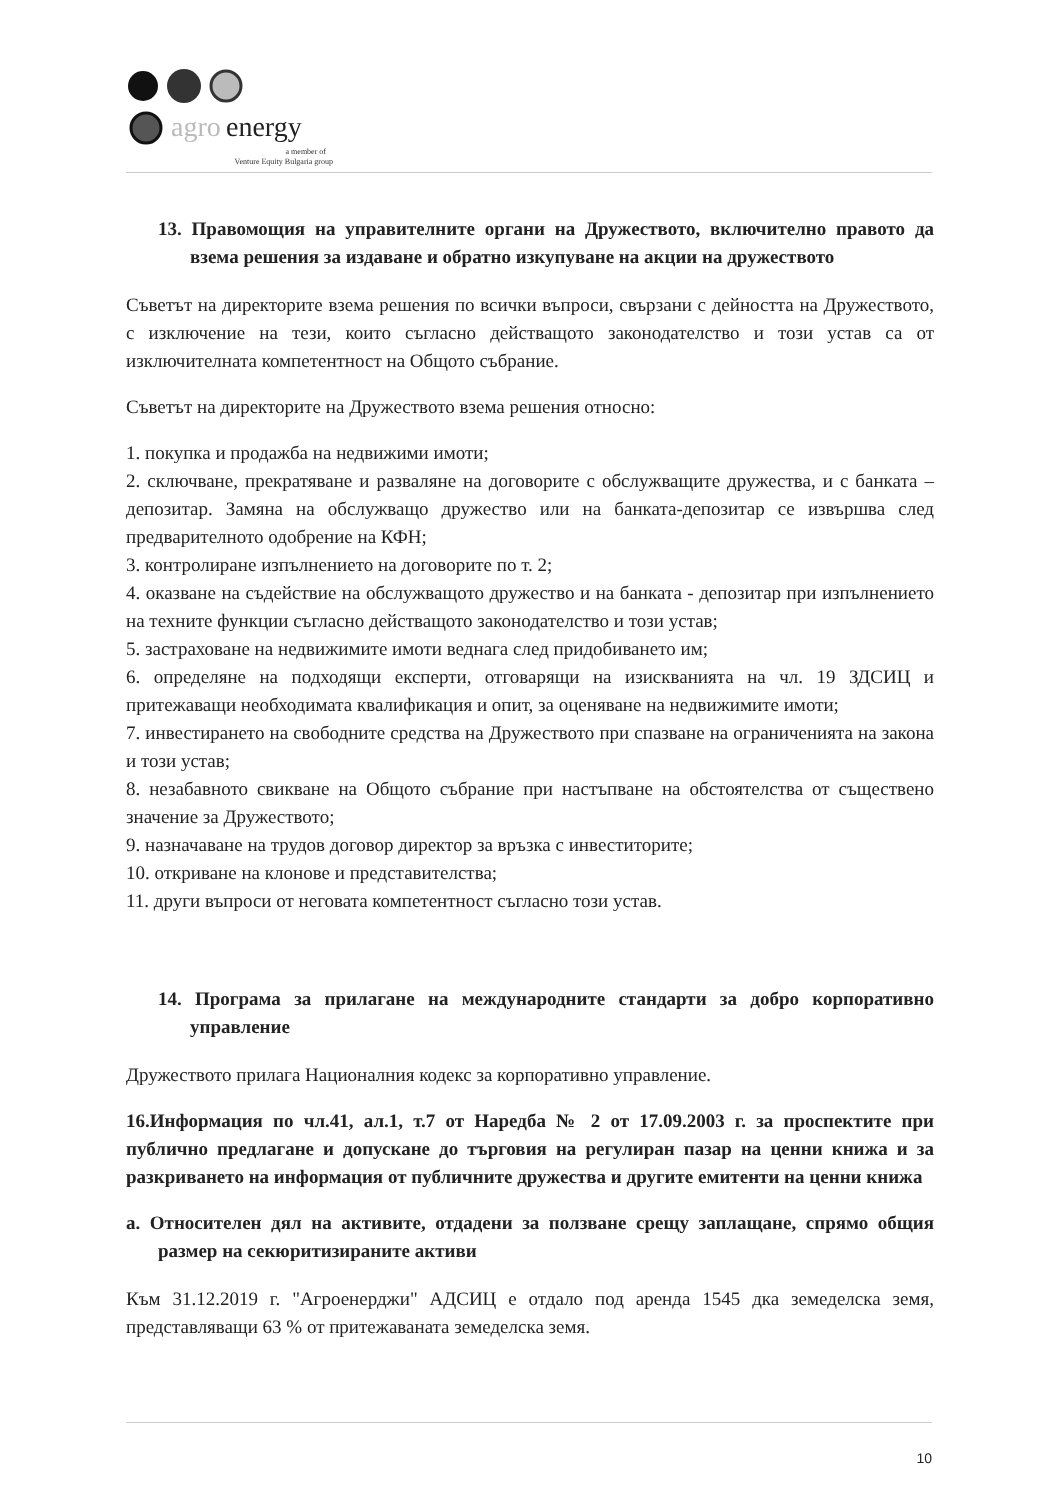agro
energy
a member of
Venture Equity Bulgaria group
13. Правомощия на управителните органи на Дружеството, включително правото да взема решения за издаване и обратно изкупуване на акции на дружеството
Съветът на директорите взема решения по всички въпроси, свързани с дейността на Дружеството, с изключение на тези, които съгласно действащото законодателство и този устав са от изключителната компетентност на Общото събрание.
Съветът на директорите на Дружеството взема решения относно:
1. покупка и продажба на недвижими имоти;
2. сключване, прекратяване и разваляне на договорите с обслужващите дружества, и с банката – депозитар. Замяна на обслужващо дружество или на банката-депозитар се извършва след предварителното одобрение на КФН;
3. контролиране изпълнението на договорите по т. 2;
4. оказване на съдействие на обслужващото дружество и на банката - депозитар при изпълнението на техните функции съгласно действащото законодателство и този устав;
5. застраховане на недвижимите имоти веднага след придобиването им;
6. определяне на подходящи експерти, отговарящи на изискванията на чл. 19 ЗДСИЦ и притежаващи необходимата квалификация и опит, за оценяване на недвижимите имоти;
7. инвестирането на свободните средства на Дружеството при спазване на ограниченията на закона и този устав;
8. незабавното свикване на Общото събрание при настъпване на обстоятелства от съществено значение за Дружеството;
9. назначаване на трудов договор директор за връзка с инвеститорите;
10. откриване на клонове и представителства;
11. други въпроси от неговата компетентност съгласно този устав.
14. Програма за прилагане на международните стандарти за добро корпоративно управление
Дружеството прилага Националния кодекс за корпоративно управление.
16.Информация по чл.41, ал.1, т.7 от Наредба № 2 от 17.09.2003 г. за проспектите при публично предлагане и допускане до търговия на регулиран пазар на ценни книжа и за разкриването на информация от публичните дружества и другите емитенти на ценни книжа
а. Относителен дял на активите, отдадени за ползване срещу заплащане, спрямо общия размер на секюритизираните активи
Към 31.12.2019 г. "Агроенерджи" АДСИЦ е отдало под аренда 1545 дка земеделска земя, представляващи 63 % от притежаваната земеделска земя.
10